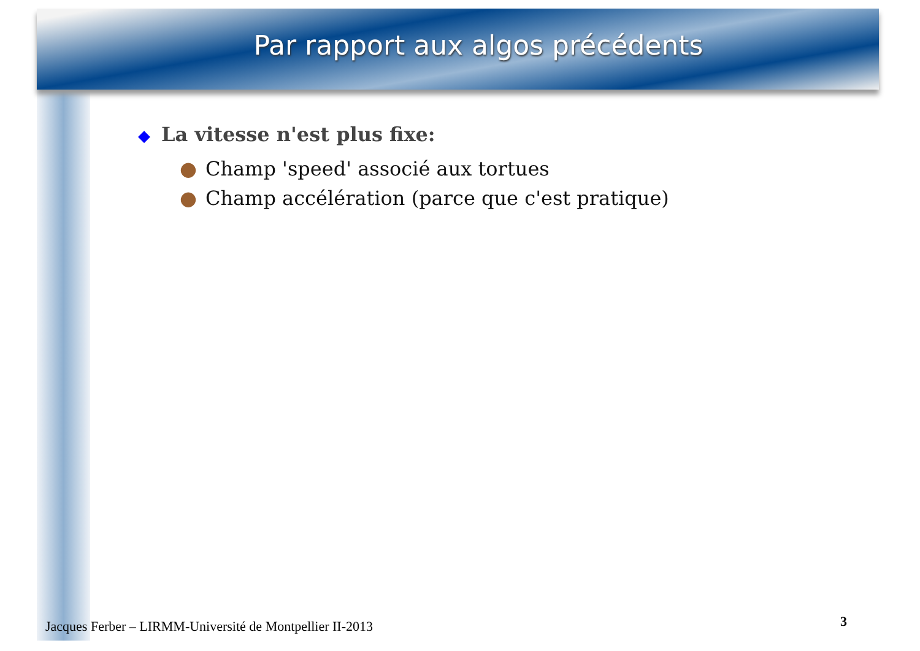Par rapport aux algos précédents
◆ La vitesse n'est plus fixe:
● Champ 'speed' associé aux tortues
● Champ accélération (parce que c'est pratique)
Jacques Ferber – LIRMM-Université de Montpellier II-2013
3